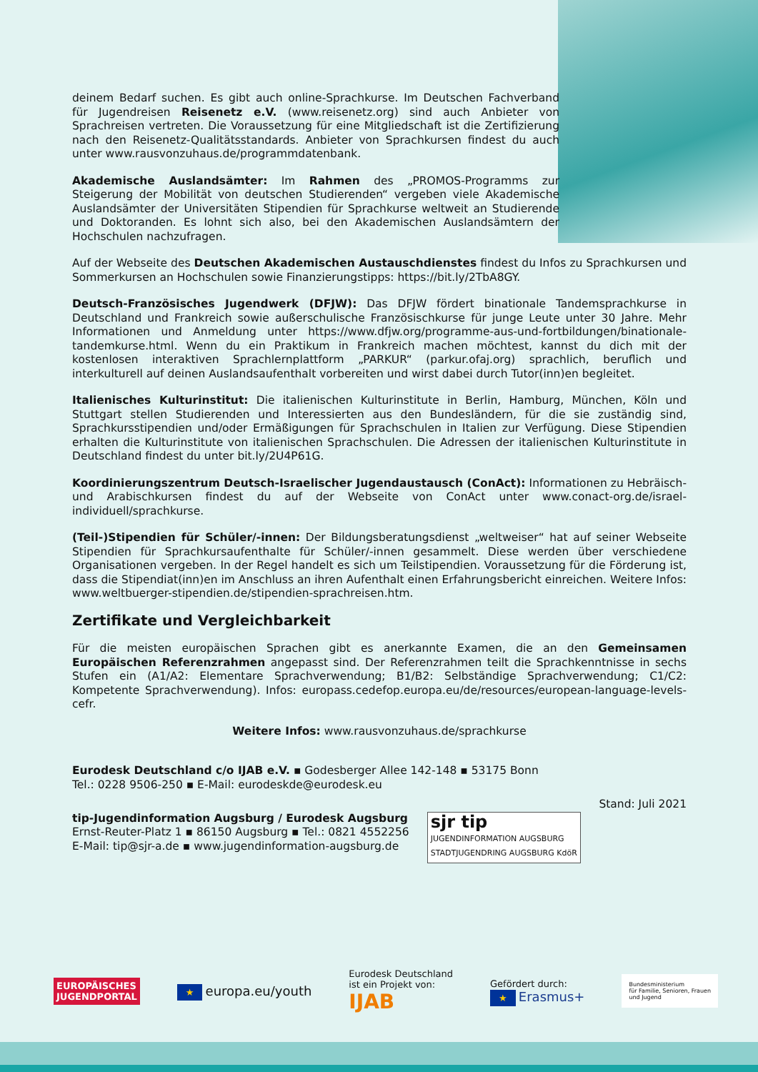deinem Bedarf suchen. Es gibt auch online-Sprachkurse. Im Deutschen Fachverband für Jugendreisen Reisenetz e.V. (www.reisenetz.org) sind auch Anbieter von Sprachreisen vertreten. Die Voraussetzung für eine Mitgliedschaft ist die Zertifizierung nach den Reisenetz-Qualitätsstandards. Anbieter von Sprachkursen findest du auch unter www.rausvonzuhaus.de/programmdatenbank.
Akademische Auslandsämter: Im Rahmen des „PROMOS-Programms zur Steigerung der Mobilität von deutschen Studierenden“ vergeben viele Akademische Auslandsämter der Universitäten Stipendien für Sprachkurse weltweit an Studierende und Doktoranden. Es lohnt sich also, bei den Akademischen Auslandsämtern der Hochschulen nachzufragen.
Auf der Webseite des Deutschen Akademischen Austauschdienstes findest du Infos zu Sprachkursen und Sommerkursen an Hochschulen sowie Finanzierungstipps: https://bit.ly/2TbA8GY.
Deutsch-Französisches Jugendwerk (DFJW): Das DFJW fördert binationale Tandemsprachkurse in Deutschland und Frankreich sowie außerschulische Französischkurse für junge Leute unter 30 Jahre. Mehr Informationen und Anmeldung unter https://www.dfjw.org/programme-aus-und-fortbildungen/binationale-tandemkurse.html. Wenn du ein Praktikum in Frankreich machen möchtest, kannst du dich mit der kostenlosen interaktiven Sprachlernplattform „PARKUR“ (parkur.ofaj.org) sprachlich, beruflich und interkulturell auf deinen Auslandsaufenthalt vorbereiten und wirst dabei durch Tutor(inn)en begleitet.
Italienisches Kulturinstitut: Die italienischen Kulturinstitute in Berlin, Hamburg, München, Köln und Stuttgart stellen Studierenden und Interessierten aus den Bundesländern, für die sie zuständig sind, Sprachkursstipendien und/oder Ermäßigungen für Sprachschulen in Italien zur Verfügung. Diese Stipendien erhalten die Kulturinstitute von italienischen Sprachschulen. Die Adressen der italienischen Kulturinstitute in Deutschland findest du unter bit.ly/2U4P61G.
Koordinierungszentrum Deutsch-Israelischer Jugendaustausch (ConAct): Informationen zu Hebräisch- und Arabischkursen findest du auf der Webseite von ConAct unter www.conact-org.de/israel-individuell/sprachkurse.
(Teil-)Stipendien für Schüler/-innen: Der Bildungsberatungsdienst „weltweiser“ hat auf seiner Webseite Stipendien für Sprachkursaufenthalte für Schüler/-innen gesammelt. Diese werden über verschiedene Organisationen vergeben. In der Regel handelt es sich um Teilstipendien. Voraussetzung für die Förderung ist, dass die Stipendiat(inn)en im Anschluss an ihren Aufenthalt einen Erfahrungsbericht einreichen. Weitere Infos: www.weltbuerger-stipendien.de/stipendien-sprachreisen.htm.
Zertifikate und Vergleichbarkeit
Für die meisten europäischen Sprachen gibt es anerkannte Examen, die an den Gemeinsamen Europäischen Referenzrahmen angepasst sind. Der Referenzrahmen teilt die Sprachkenntnisse in sechs Stufen ein (A1/A2: Elementare Sprachverwendung; B1/B2: Selbständige Sprachverwendung; C1/C2: Kompetente Sprachverwendung). Infos: europass.cedefop.europa.eu/de/resources/european-language-levels-cefr.
Weitere Infos: www.rausvonzuhaus.de/sprachkurse
Eurodesk Deutschland c/o IJAB e.V. ▪ Godesberger Allee 142-148 ▪ 53175 Bonn
Tel.: 0228 9506-250 ▪ E-Mail: eurodeskde@eurodesk.eu
Stand: Juli 2021
tip-Jugendinformation Augsburg / Eurodesk Augsburg
Ernst-Reuter-Platz 1 ▪ 86150 Augsburg ▪ Tel.: 0821 4552256
E-Mail: tip@sjr-a.de ▪ www.jugendinformation-augsburg.de
sjr tip
JUGENDINFORMATION AUGSBURG
STADTJUGENDRING AUGSBURG KdöR
EUROPÄISCHES
JUGENDPORTAL
★ europa.eu/youth
Eurodesk Deutschland
ist ein Projekt von:
IJAB
Gefördert durch:
★ Erasmus+
Bundesministerium
für Familie, Senioren, Frauen
und Jugend